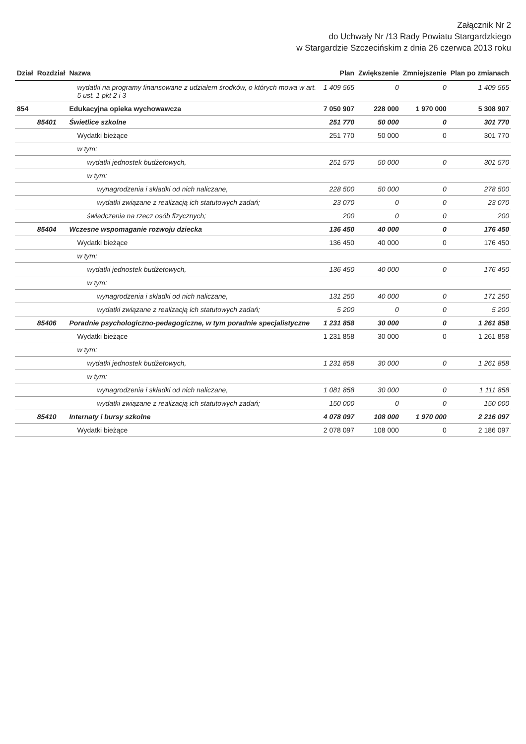Załącznik Nr 2
do Uchwały Nr /13 Rady Powiatu Stargardzkiego
w Stargardzie Szczecińskim z dnia 26 czerwca 2013 roku
| Dział | Rozdział | Nazwa | Plan | Zwiększenie | Zmniejszenie | Plan po zmianach |
| --- | --- | --- | --- | --- | --- | --- |
| | | wydatki na programy finansowane z udziałem środków, o których mowa w art. 5 ust. 1 pkt 2 i 3 | 1 409 565 | 0 | 0 | 1 409 565 |
| 854 | | Edukacyjna opieka wychowawcza | 7 050 907 | 228 000 | 1 970 000 | 5 308 907 |
| | 85401 | Świetlice szkolne | 251 770 | 50 000 | 0 | 301 770 |
| | | Wydatki bieżące | 251 770 | 50 000 | 0 | 301 770 |
| | | w tym: | | | | |
| | | wydatki jednostek budżetowych, | 251 570 | 50 000 | 0 | 301 570 |
| | | w tym: | | | | |
| | | wynagrodzenia i składki od nich naliczane, | 228 500 | 50 000 | 0 | 278 500 |
| | | wydatki związane z realizacją ich statutowych zadań; | 23 070 | 0 | 0 | 23 070 |
| | | świadczenia na rzecz osób fizycznych; | 200 | 0 | 0 | 200 |
| | 85404 | Wczesne wspomaganie rozwoju dziecka | 136 450 | 40 000 | 0 | 176 450 |
| | | Wydatki bieżące | 136 450 | 40 000 | 0 | 176 450 |
| | | w tym: | | | | |
| | | wydatki jednostek budżetowych, | 136 450 | 40 000 | 0 | 176 450 |
| | | w tym: | | | | |
| | | wynagrodzenia i składki od nich naliczane, | 131 250 | 40 000 | 0 | 171 250 |
| | | wydatki związane z realizacją ich statutowych zadań; | 5 200 | 0 | 0 | 5 200 |
| | 85406 | Poradnie psychologiczno-pedagogiczne, w tym poradnie specjalistyczne | 1 231 858 | 30 000 | 0 | 1 261 858 |
| | | Wydatki bieżące | 1 231 858 | 30 000 | 0 | 1 261 858 |
| | | w tym: | | | | |
| | | wydatki jednostek budżetowych, | 1 231 858 | 30 000 | 0 | 1 261 858 |
| | | w tym: | | | | |
| | | wynagrodzenia i składki od nich naliczane, | 1 081 858 | 30 000 | 0 | 1 111 858 |
| | | wydatki związane z realizacją ich statutowych zadań; | 150 000 | 0 | 0 | 150 000 |
| | 85410 | Internaty i bursy szkolne | 4 078 097 | 108 000 | 1 970 000 | 2 216 097 |
| | | Wydatki bieżące | 2 078 097 | 108 000 | 0 | 2 186 097 |